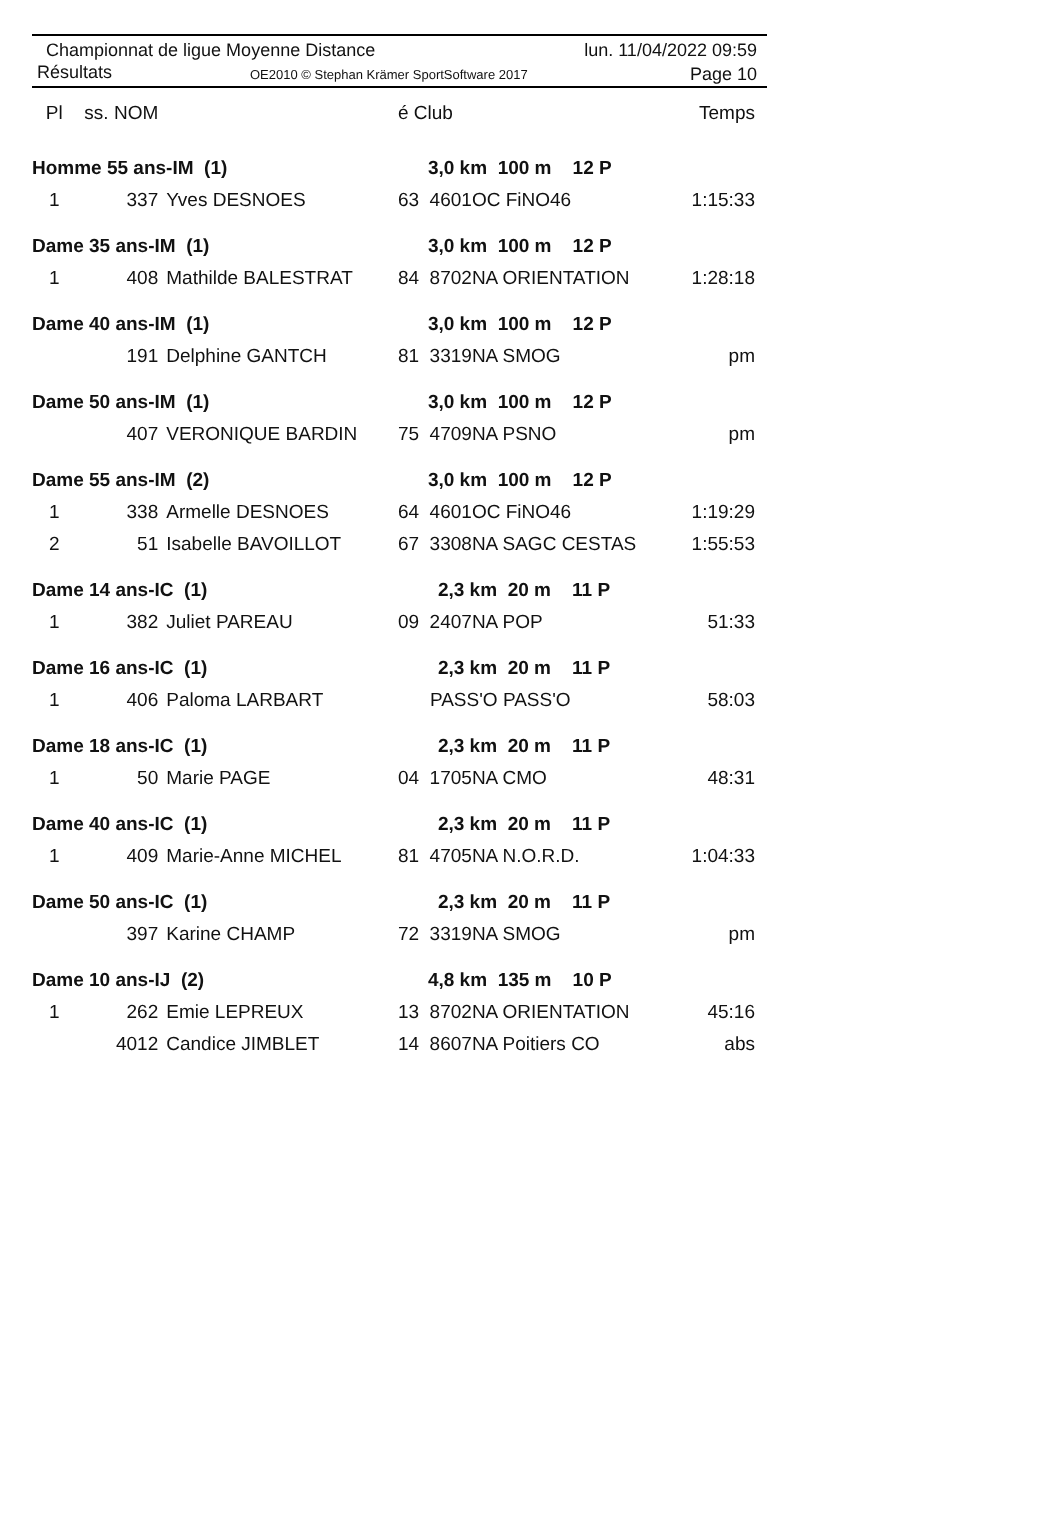Championnat de ligue Moyenne Distance
Résultats OE2010 © Stephan Krämer SportSoftware 2017
lun. 11/04/2022 09:59
Page 10
| Pl | ss. NOM | | é Club | | Temps |
| --- | --- | --- | --- | --- | --- |
| Homme 55 ans-IM (1) | | | 3,0 km 100 m 12 P | | |
| 1 | 337 | Yves DESNOES | 63 4601OC FiNO46 | | 1:15:33 |
| Dame 35 ans-IM (1) | | | 3,0 km 100 m 12 P | | |
| 1 | 408 | Mathilde BALESTRAT | 84 8702NA ORIENTATION | | 1:28:18 |
| Dame 40 ans-IM (1) | | | 3,0 km 100 m 12 P | | |
| | 191 | Delphine GANTCH | 81 3319NA SMOG | | pm |
| Dame 50 ans-IM (1) | | | 3,0 km 100 m 12 P | | |
| | 407 | VERONIQUE BARDIN | 75 4709NA PSNO | | pm |
| Dame 55 ans-IM (2) | | | 3,0 km 100 m 12 P | | |
| 1 | 338 | Armelle DESNOES | 64 4601OC FiNO46 | | 1:19:29 |
| 2 | 51 | Isabelle BAVOILLOT | 67 3308NA SAGC CESTAS | | 1:55:53 |
| Dame 14 ans-IC (1) | | | 2,3 km 20 m 11 P | | |
| 1 | 382 | Juliet PAREAU | 09 2407NA POP | | 51:33 |
| Dame 16 ans-IC (1) | | | 2,3 km 20 m 11 P | | |
| 1 | 406 | Paloma LARBART | PASS'O PASS'O | | 58:03 |
| Dame 18 ans-IC (1) | | | 2,3 km 20 m 11 P | | |
| 1 | 50 | Marie PAGE | 04 1705NA CMO | | 48:31 |
| Dame 40 ans-IC (1) | | | 2,3 km 20 m 11 P | | |
| 1 | 409 | Marie-Anne MICHEL | 81 4705NA N.O.R.D. | | 1:04:33 |
| Dame 50 ans-IC (1) | | | 2,3 km 20 m 11 P | | |
| | 397 | Karine CHAMP | 72 3319NA SMOG | | pm |
| Dame 10 ans-IJ (2) | | | 4,8 km 135 m 10 P | | |
| 1 | 262 | Emie LEPREUX | 13 8702NA ORIENTATION | | 45:16 |
| | 4012 | Candice JIMBLET | 14 8607NA Poitiers CO | | abs |